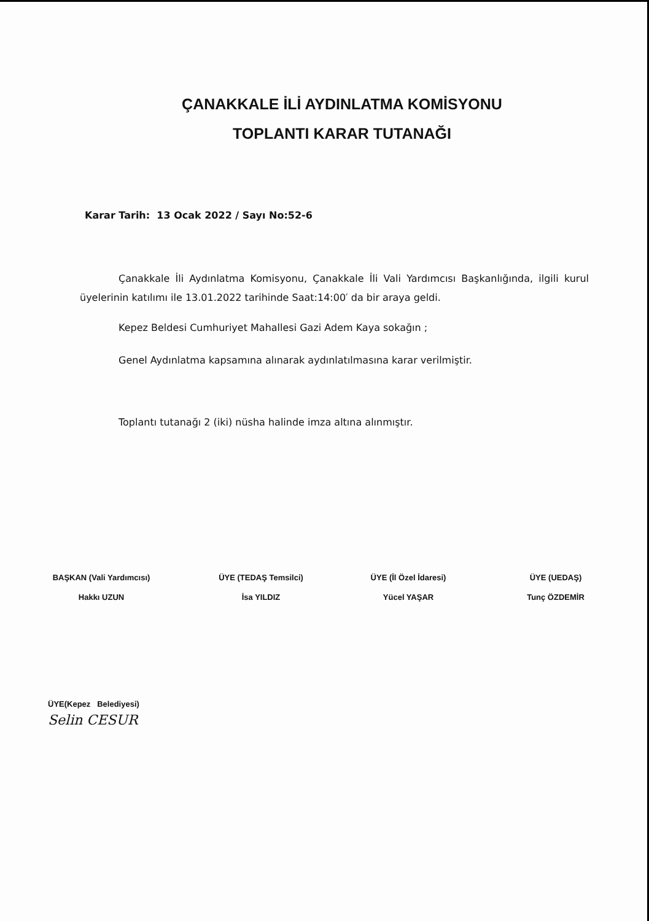ÇANAKKALE İLİ AYDINLATMA KOMİSYONU
TOPLANTI KARAR TUTANAĞI
Karar Tarih: 13 Ocak 2022 / Sayı No:52-6
Çanakkale İli Aydınlatma Komisyonu, Çanakkale İli Vali Yardımcısı Başkanlığında, ilgili kurul üyelerinin katılımı ile 13.01.2022 tarihinde Saat:14:00′ da bir araya geldi.
Kepez Beldesi Cumhuriyet Mahallesi Gazi Adem Kaya sokağın ;
Genel Aydınlatma kapsamına alınarak aydınlatılmasına karar verilmiştir.
Toplantı tutanağı 2 (iki) nüsha halinde imza altına alınmıştır.
BAŞKAN (Vali Yardımcısı)
Hakkı UZUN
ÜYE (TEDAŞ Temsilci)
İsa YILDIZ
ÜYE (İl Özel İdaresi)
Yücel YAŞAR
ÜYE (UEDAŞ)
Tunç ÖZDEMİR
ÜYE(Kepez Belediyesi)
Selin CESUR